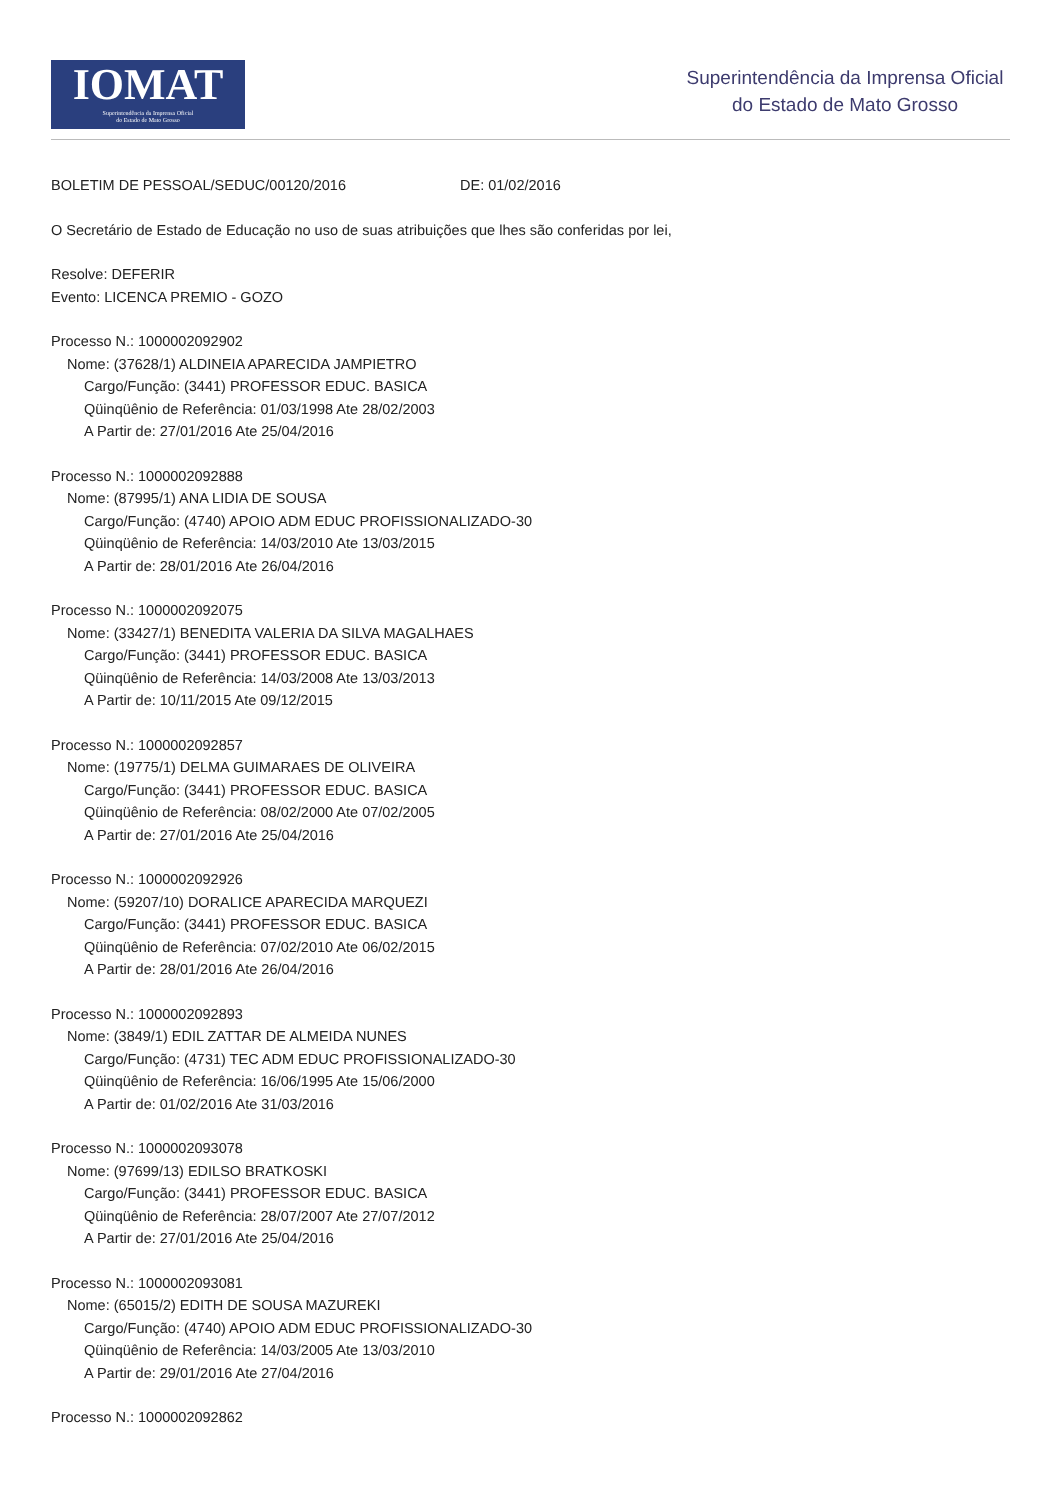IOMAT
Superintendência da Imprensa Oficial
do Estado de Mato Grosso
Superintendência da Imprensa Oficial
do Estado de Mato Grosso
BOLETIM DE PESSOAL/SEDUC/00120/2016 DE: 01/02/2016
O Secretário de Estado de Educação no uso de suas atribuições que lhes são conferidas por lei,
Resolve: DEFERIR
Evento: LICENCA PREMIO - GOZO
Processo N.: 1000002092902
Nome: (37628/1) ALDINEIA APARECIDA JAMPIETRO
Cargo/Função: (3441) PROFESSOR EDUC. BASICA
Qüinqüênio de Referência: 01/03/1998 Ate 28/02/2003
A Partir de: 27/01/2016 Ate 25/04/2016
Processo N.: 1000002092888
Nome: (87995/1) ANA LIDIA DE SOUSA
Cargo/Função: (4740) APOIO ADM EDUC PROFISSIONALIZADO-30
Qüinqüênio de Referência: 14/03/2010 Ate 13/03/2015
A Partir de: 28/01/2016 Ate 26/04/2016
Processo N.: 1000002092075
Nome: (33427/1) BENEDITA VALERIA DA SILVA MAGALHAES
Cargo/Função: (3441) PROFESSOR EDUC. BASICA
Qüinqüênio de Referência: 14/03/2008 Ate 13/03/2013
A Partir de: 10/11/2015 Ate 09/12/2015
Processo N.: 1000002092857
Nome: (19775/1) DELMA GUIMARAES DE OLIVEIRA
Cargo/Função: (3441) PROFESSOR EDUC. BASICA
Qüinqüênio de Referência: 08/02/2000 Ate 07/02/2005
A Partir de: 27/01/2016 Ate 25/04/2016
Processo N.: 1000002092926
Nome: (59207/10) DORALICE APARECIDA MARQUEZI
Cargo/Função: (3441) PROFESSOR EDUC. BASICA
Qüinqüênio de Referência: 07/02/2010 Ate 06/02/2015
A Partir de: 28/01/2016 Ate 26/04/2016
Processo N.: 1000002092893
Nome: (3849/1) EDIL ZATTAR DE ALMEIDA NUNES
Cargo/Função: (4731) TEC ADM EDUC PROFISSIONALIZADO-30
Qüinqüênio de Referência: 16/06/1995 Ate 15/06/2000
A Partir de: 01/02/2016 Ate 31/03/2016
Processo N.: 1000002093078
Nome: (97699/13) EDILSO BRATKOSKI
Cargo/Função: (3441) PROFESSOR EDUC. BASICA
Qüinqüênio de Referência: 28/07/2007 Ate 27/07/2012
A Partir de: 27/01/2016 Ate 25/04/2016
Processo N.: 1000002093081
Nome: (65015/2) EDITH DE SOUSA MAZUREKI
Cargo/Função: (4740) APOIO ADM EDUC PROFISSIONALIZADO-30
Qüinqüênio de Referência: 14/03/2005 Ate 13/03/2010
A Partir de: 29/01/2016 Ate 27/04/2016
Processo N.: 1000002092862